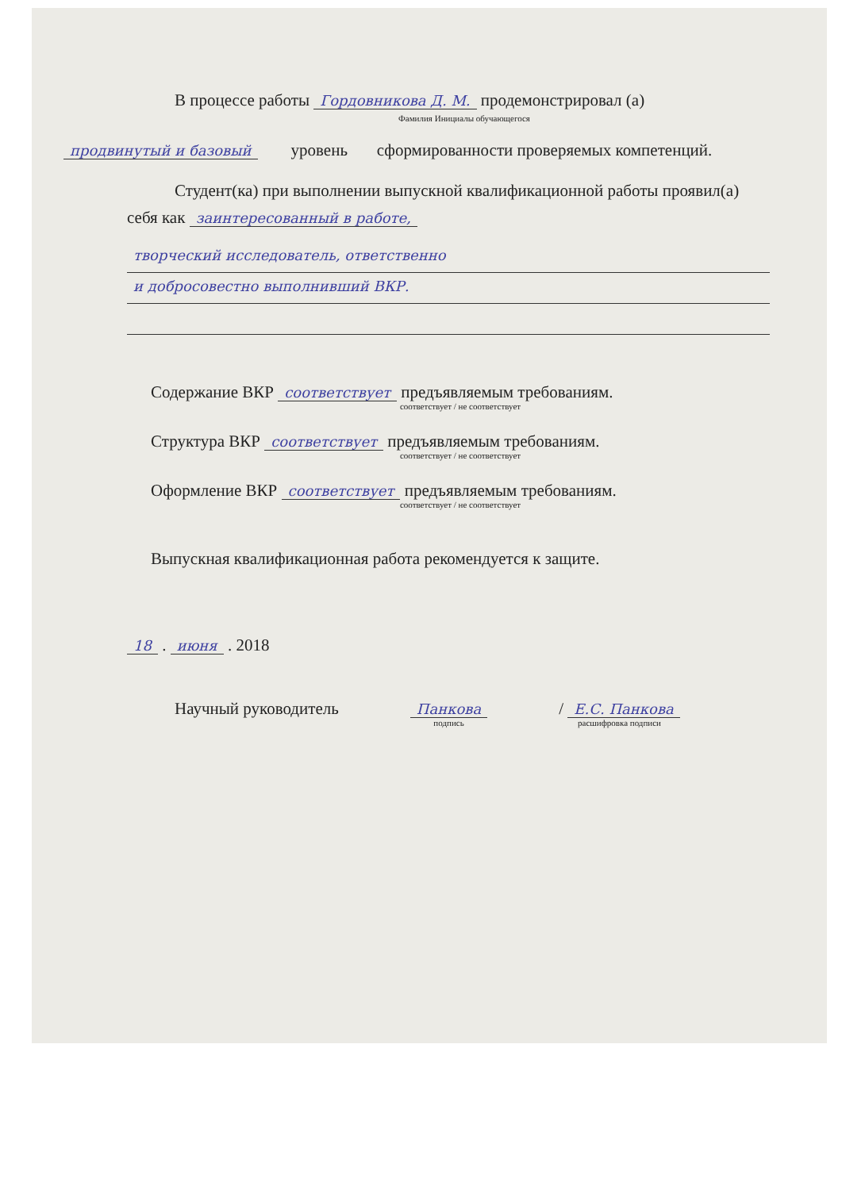В процессе работы Гордовникова Д. М. продемонстрировал (а)
Фамилия Инициалы обучающегося
продвинутый и базовый уровень сформированности проверяемых компетенций.
Студент(ка) при выполнении выпускной квалификационной работы проявил(а) себя как заинтересованный в работе,
творческий исследователь, ответственно
и добросовестно выполнивший ВКР.
Содержание ВКР соответствует предъявляемым требованиям.
соответствует / не соответствует
Структура ВКР соответствует предъявляемым требованиям.
соответствует / не соответствует
Оформление ВКР соответствует предъявляемым требованиям.
соответствует / не соответствует
Выпускная квалификационная работа рекомендуется к защите.
18 . июня . 2018
Научный руководитель Панкова
подпись / Е.С. Панкова
расшифровка подписи